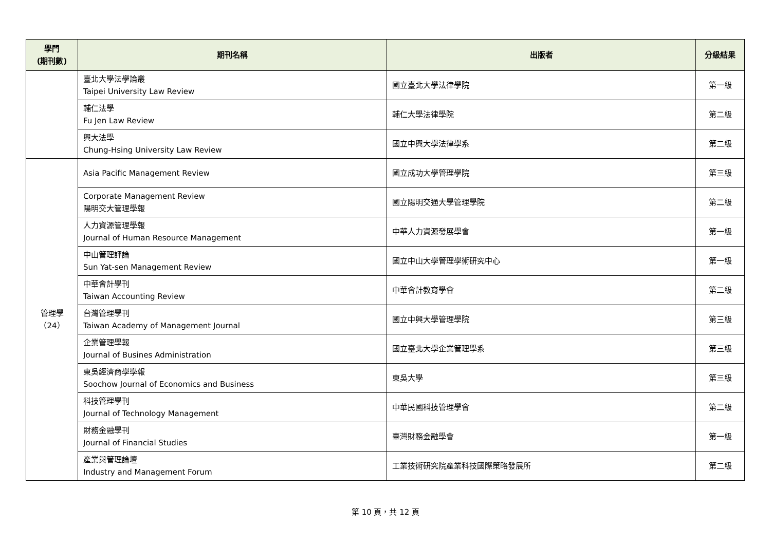| 學門 (期刊數) | 期刊名稱 | 出版者 | 分級結果 |
| --- | --- | --- | --- |
| | 臺北大學法學論叢 Taipei University Law Review | 國立臺北大學法律學院 | 第一級 |
| | 輔仁法學 Fu Jen Law Review | 輔仁大學法律學院 | 第二級 |
| | 興大法學 Chung-Hsing University Law Review | 國立中興大學法律學系 | 第二級 |
| 管理學 （24） | Asia Pacific Management Review | 國立成功大學管理學院 | 第三級 |
| | Corporate Management Review 陽明交大管理學報 | 國立陽明交通大學管理學院 | 第二級 |
| | 人力資源管理學報 Journal of Human Resource Management | 中華人力資源發展學會 | 第一級 |
| | 中山管理評論 Sun Yat-sen Management Review | 國立中山大學管理學術研究中心 | 第一級 |
| | 中華會計學刊 Taiwan Accounting Review | 中華會計教育學會 | 第二級 |
| | 台灣管理學刊 Taiwan Academy of Management Journal | 國立中興大學管理學院 | 第三級 |
| | 企業管理學報 Journal of Busines Administration | 國立臺北大學企業管理學系 | 第三級 |
| | 東吳經濟商學學報 Soochow Journal of Economics and Business | 東吳大學 | 第三級 |
| | 科技管理學刊 Journal of Technology Management | 中華民國科技管理學會 | 第二級 |
| | 財務金融學刊 Journal of Financial Studies | 臺灣財務金融學會 | 第一級 |
| | 產業與管理論壇 Industry and Management Forum | 工業技術研究院產業科技國際策略發展所 | 第二級 |
第 10 頁，共 12 頁